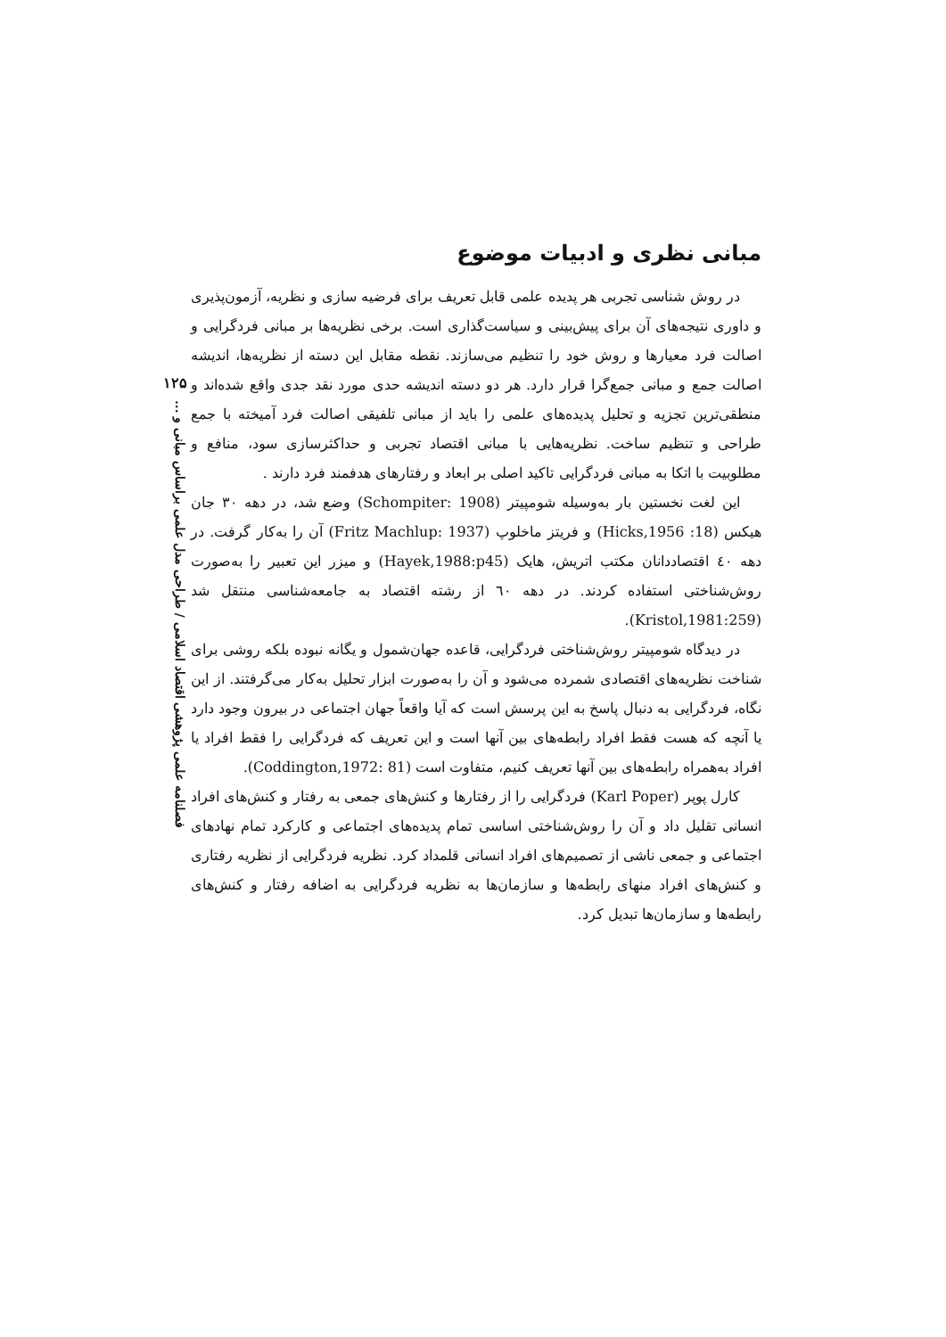مبانی نظری و ادبیات موضوع
در روش شناسی تجربی هر پدیده علمی قابل تعریف برای فرضیه سازی و نظریه، آزمون‌پذیری و داوری نتیجه‌های آن برای پیش‌بینی و سیاست‌گذاری است. برخی نظریه‌ها بر مبانی فردگرایی و اصالت فرد معیارها و روش خود را تنظیم می‌سازند. نقطه مقابل این دسته از نظریه‌ها، اندیشه اصالت جمع و مبانی جمع‌گرا قرار دارد. هر دو دسته اندیشه حدی مورد نقد جدی واقع شده‌اند و منطقی‌ترین تجزیه و تحلیل پدیده‌های علمی را باید از مبانی تلفیقی اصالت فرد آمیخته با جمع طراحی و تنظیم ساخت. نظریه‌هایی با مبانی اقتصاد تجربی و حداکثرسازی سود، منافع و مطلوبیت با اتکا به مبانی فردگرایی تاکید اصلی بر ابعاد و رفتارهای هدفمند فرد دارند .
این لغت نخستین بار به‌وسیله شومپیتر (Schompiter: 1908) وضع شد، در دهه ۳۰ جان هیکس (Hicks,1956 :18) و فریتز ماخلوپ (Fritz Machlup: 1937) آن را به‌کار گرفت. در دهه ٤٠ اقتصاددانان مکتب اتریش، هایک (Hayek,1988:p45) و میزر این تعبیر را به‌صورت روش‌شناختی استفاده کردند. در دهه ٦٠ از رشته اقتصاد به جامعه‌شناسی منتقل شد (Kristol,1981:259).
در دیدگاه شومپیتر روش‌شناختی فردگرایی، قاعده جهان‌شمول و یگانه نبوده بلکه روشی برای شناخت نظریه‌های اقتصادی شمرده می‌شود و آن را به‌صورت ابزار تحلیل به‌کار می‌گرفتند. از این نگاه، فردگرایی به دنبال پاسخ به این پرسش است که آیا واقعاً جهان اجتماعی در بیرون وجود دارد یا آنچه که هست فقط افراد رابطه‌های بین آنها است و این تعریف که فردگرایی را فقط افراد یا افراد به‌همراه رابطه‌های بین آنها تعریف کنیم، متفاوت است (Coddington,1972: 81).
کارل پوپر (Karl Poper) فردگرایی را از رفتارها و کنش‌های جمعی به رفتار و کنش‌های افراد انسانی تقلیل داد و آن را روش‌شناختی اساسی تمام پدیده‌های اجتماعی و کارکرد تمام نهادهای اجتماعی و جمعی ناشی از تصمیم‌های افراد انسانی قلمداد کرد. نظریه فردگرایی از نظریه رفتاری و کنش‌های افراد منهای رابطه‌ها و سازمان‌ها به نظریه فردگرایی به اضافه رفتار و کنش‌های رابطه‌ها و سازمان‌ها تبدیل کرد.
۱۲۵
فصلنامه علمی پژوهشی اقتصاد اسلامی / طراحی مدل علمی براساس مبانی و ...